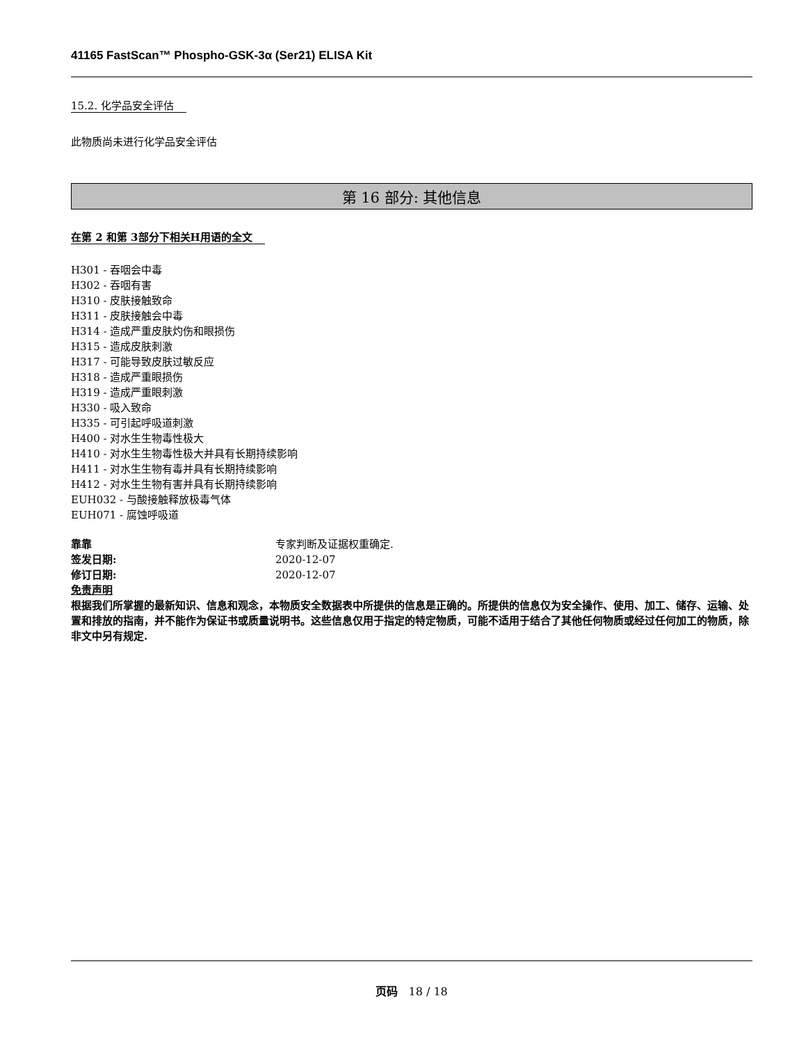41165 FastScan™ Phospho-GSK-3α (Ser21) ELISA Kit
15.2. 化学品安全评估
此物质尚未进行化学品安全评估
第 16 部分: 其他信息
在第 2 和第 3部分下相关H用语的全文
H301 - 吞咽会中毒
H302 - 吞咽有害
H310 - 皮肤接触致命
H311 - 皮肤接触会中毒
H314 - 造成严重皮肤灼伤和眼损伤
H315 - 造成皮肤刺激
H317 - 可能导致皮肤过敏反应
H318 - 造成严重眼损伤
H319 - 造成严重眼刺激
H330 - 吸入致命
H335 - 可引起呼吸道刺激
H400 - 对水生生物毒性极大
H410 - 对水生生物毒性极大并具有长期持续影响
H411 - 对水生生物有毒并具有长期持续影响
H412 - 对水生生物有害并具有长期持续影响
EUH032 - 与酸接触释放极毒气体
EUH071 - 腐蚀呼吸道
靠靠 专家判断及证据权重确定.
签发日期: 2020-12-07
修订日期: 2020-12-07
免责声明
根据我们所掌握的最新知识、信息和观念，本物质安全数据表中所提供的信息是正确的。所提供的信息仅为安全操作、使用、加工、储存、运输、处置和排放的指南，并不能作为保证书或质量说明书。这些信息仅用于指定的特定物质，可能不适用于结合了其他任何物质或经过任何加工的物质，除非文中另有规定.
页码 18 / 18